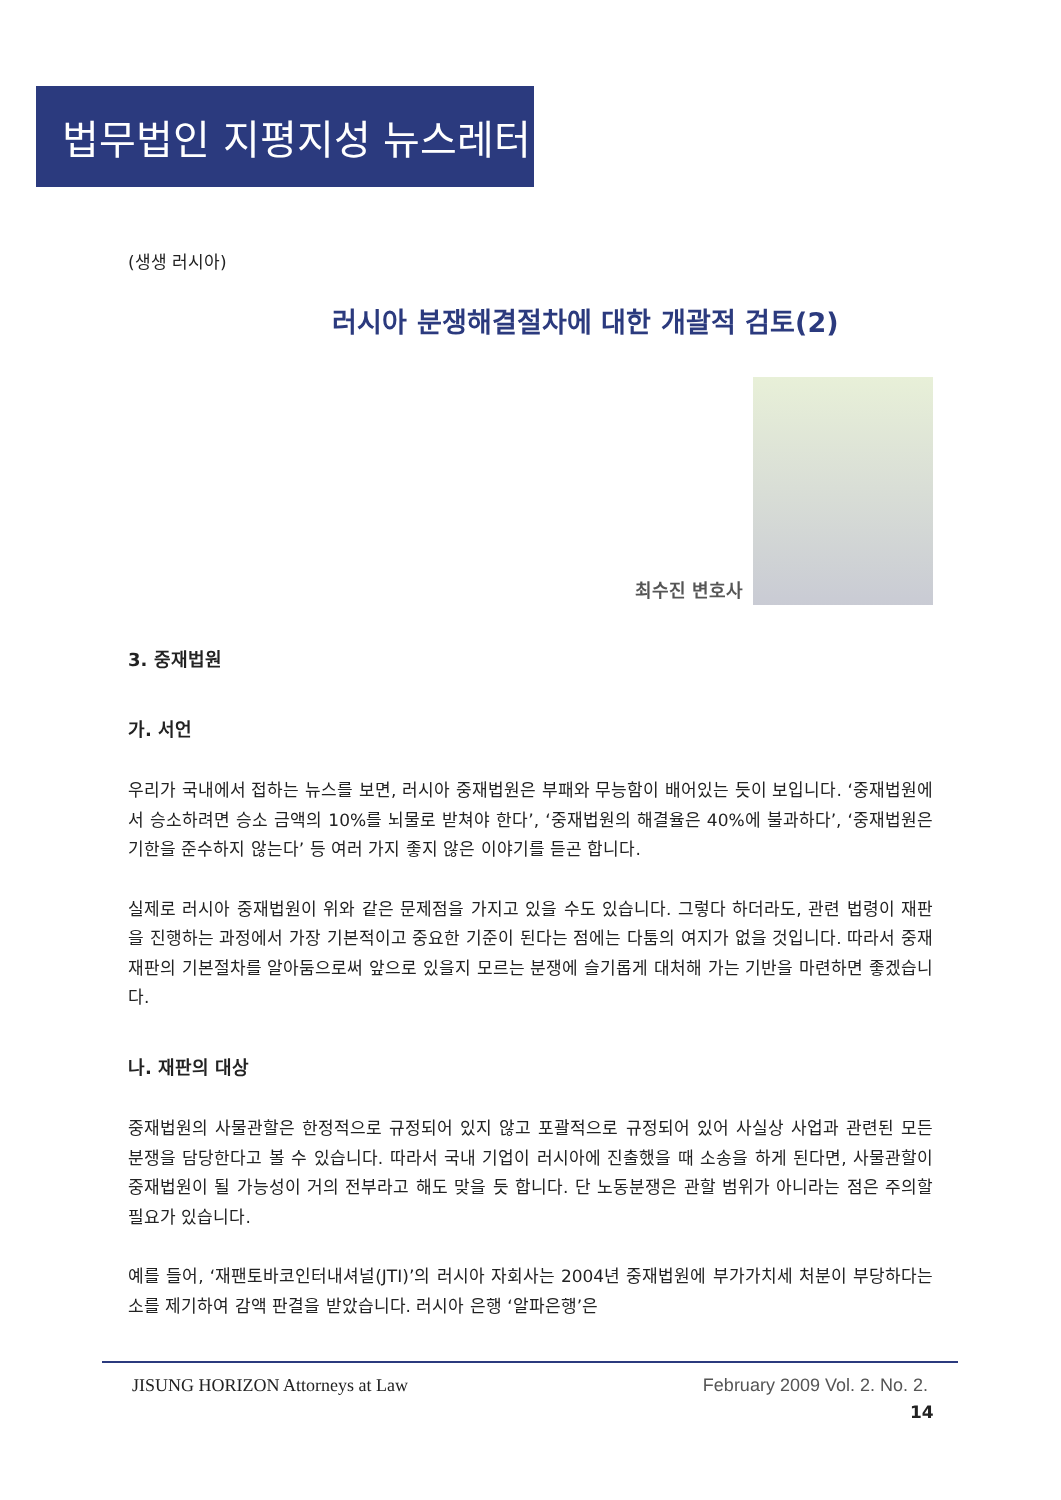법무법인 지평지성 뉴스레터
(생생 러시아)
러시아 분쟁해결절차에 대한 개괄적 검토(2)
최수진 변호사
3. 중재법원
가. 서언
우리가 국내에서 접하는 뉴스를 보면, 러시아 중재법원은 부패와 무능함이 배어있는 듯이 보입니다. ‘중재법원에서 승소하려면 승소 금액의 10%를 뇌물로 받쳐야 한다’, ‘중재법원의 해결율은 40%에 불과하다’, ‘중재법원은 기한을 준수하지 않는다’ 등 여러 가지 좋지 않은 이야기를 듣곤 합니다.
실제로 러시아 중재법원이 위와 같은 문제점을 가지고 있을 수도 있습니다. 그렇다 하더라도, 관련 법령이 재판을 진행하는 과정에서 가장 기본적이고 중요한 기준이 된다는 점에는 다툼의 여지가 없을 것입니다. 따라서 중재재판의 기본절차를 알아둠으로써 앞으로 있을지 모르는 분쟁에 슬기롭게 대처해 가는 기반을 마련하면 좋겠습니다.
나. 재판의 대상
중재법원의 사물관할은 한정적으로 규정되어 있지 않고 포괄적으로 규정되어 있어 사실상 사업과 관련된 모든 분쟁을 담당한다고 볼 수 있습니다. 따라서 국내 기업이 러시아에 진출했을 때 소송을 하게 된다면, 사물관할이 중재법원이 될 가능성이 거의 전부라고 해도 맞을 듯 합니다. 단 노동분쟁은 관할 범위가 아니라는 점은 주의할 필요가 있습니다.
예를 들어, ‘재팬토바코인터내셔널(JTI)’의 러시아 자회사는 2004년 중재법원에 부가가치세 처분이 부당하다는 소를 제기하여 감액 판결을 받았습니다. 러시아 은행 ‘알파은행’은
JISUNG HORIZON Attorneys at Law February 2009 Vol. 2. No. 2.
14